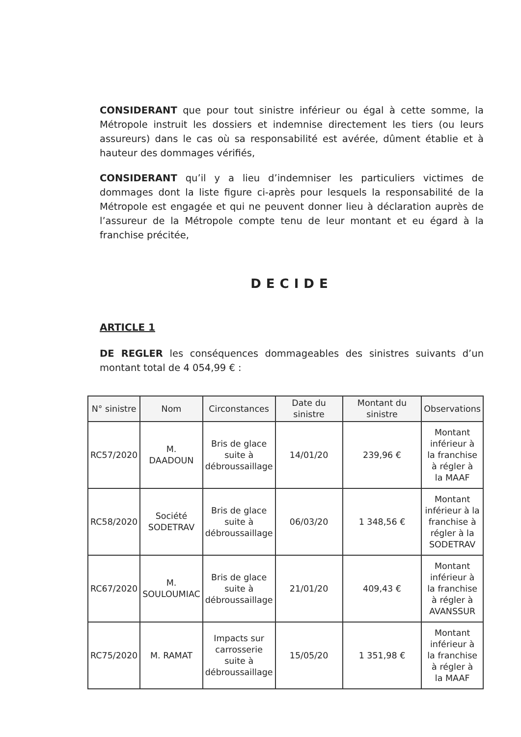CONSIDERANT que pour tout sinistre inférieur ou égal à cette somme, la Métropole instruit les dossiers et indemnise directement les tiers (ou leurs assureurs) dans le cas où sa responsabilité est avérée, dûment établie et à hauteur des dommages vérifiés,
CONSIDERANT qu’il y a lieu d’indemniser les particuliers victimes de dommages dont la liste figure ci-après pour lesquels la responsabilité de la Métropole est engagée et qui ne peuvent donner lieu à déclaration auprès de l’assureur de la Métropole compte tenu de leur montant et eu égard à la franchise précitée,
DECIDE
ARTICLE 1
DE REGLER les conséquences dommageables des sinistres suivants d’un montant total de 4 054,99 € :
| N° sinistre | Nom | Circonstances | Date du sinistre | Montant du sinistre | Observations |
| --- | --- | --- | --- | --- | --- |
| RC57/2020 | M. DAADOUN | Bris de glace suite à débroussaillage | 14/01/20 | 239,96 € | Montant inférieur à la franchise à régler à la MAAF |
| RC58/2020 | Société SODETRAV | Bris de glace suite à débroussaillage | 06/03/20 | 1 348,56 € | Montant inférieur à la franchise à régler à la SODETRAV |
| RC67/2020 | M. SOULOUMIAC | Bris de glace suite à débroussaillage | 21/01/20 | 409,43 € | Montant inférieur à la franchise à régler à AVANSSUR |
| RC75/2020 | M. RAMAT | Impacts sur carrosserie suite à débroussaillage | 15/05/20 | 1 351,98 € | Montant inférieur à la franchise à régler à la MAAF |